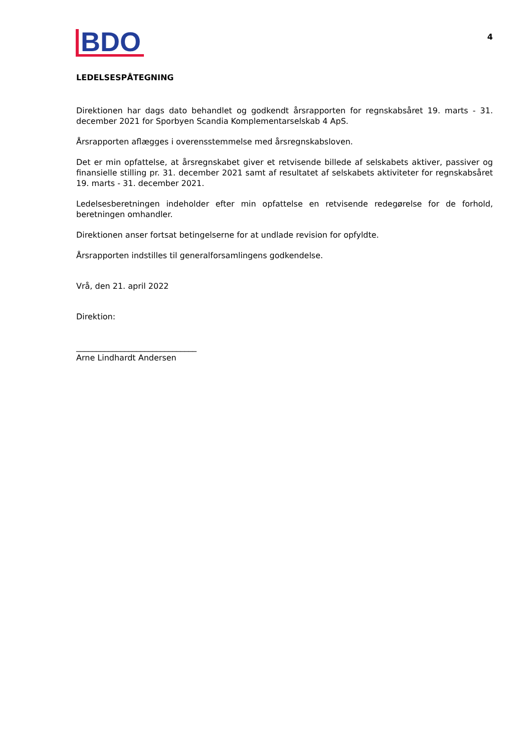BDO
4
LEDELSESPÅTEGNING
Direktionen har dags dato behandlet og godkendt årsrapporten for regnskabsåret 19. marts - 31. december 2021 for Sporbyen Scandia Komplementarselskab 4 ApS.
Årsrapporten aflægges i overensstemmelse med årsregnskabsloven.
Det er min opfattelse, at årsregnskabet giver et retvisende billede af selskabets aktiver, passiver og finansielle stilling pr. 31. december 2021 samt af resultatet af selskabets aktiviteter for regnskabsåret 19. marts - 31. december 2021.
Ledelsesberetningen indeholder efter min opfattelse en retvisende redegørelse for de forhold, beretningen omhandler.
Direktionen anser fortsat betingelserne for at undlade revision for opfyldte.
Årsrapporten indstilles til generalforsamlingens godkendelse.
Vrå, den 21. april 2022
Direktion:
______________________________
Arne Lindhardt Andersen